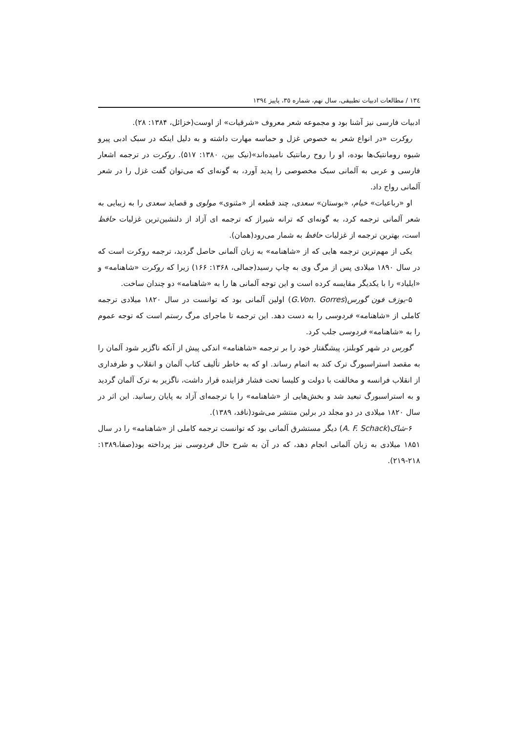١٣٤ / مطالعات ادبیات تطبیقی، سال نهم، شماره ٣٥، پاییز ١٣٩٤
ادبیات فارسی نیز آشنا بود و مجموعه شعر معروف «شرقیات» از اوست(خزائل، ۱۳۸۴: ۲۸).
روکرت «در انواع شعر به خصوص غزل و حماسه مهارت داشته و به دلیل اینکه در سبک ادبی پیرو شیوه رومانتیک‌ها بوده، او را روح رمانتیک نامیده‌اند»(نیک بین، ۱۳۸۰: ۵۱۷). روکرت در ترجمه اشعار فارسی و عربی به آلمانی سبک مخصوصی را پدید آورد، به گونه‌ای که می‌توان گفت غزل را در شعر آلمانی رواج داد.
او «رباعیات» خیام، «بوستان» سعدی، چند قطعه از «مثنوی» مولوی و قصاید سعدی را به زیبایی به شعر آلمانی ترجمه کرد، به گونه‌ای که ترانه شیراز که ترجمه ای آزاد از دلنشین‌ترین غزلیات حافظ است، بهترین ترجمه از غزلیات حافظ به شمار می‌رود(همان).
یکی از مهم‌ترین ترجمه هایی که از «شاهنامه» به زبان آلمانی حاصل گردید، ترجمه روکرت است که در سال ۱۸۹۰ میلادی پس از مرگ وی به چاپ رسید(جمالی، ۱۳۶۸: ۱۶۶) زیرا که روکرت «شاهنامه» و «ایلیاد» را با یکدیگر مقایسه کرده است و این توجه آلمانی ها را به «شاهنامه» دو چندان ساخت.
۵-یوزف فون گورس(G.Von. Gorres) اولین آلمانی بود که توانست در سال ۱۸۲۰ میلادی ترجمه کاملی از «شاهنامه» فردوسی را به دست دهد. این ترجمه تا ماجرای مرگ رستم است که توجه عموم را به «شاهنامه» فردوسی جلب کرد.
گورس در شهر کوبلنز، پیشگفتار خود را بر ترجمه «شاهنامه» اندکی پیش از آنکه ناگزیر شود آلمان را به مقصد استراسبورگ ترک کند به اتمام رساند. او که به خاطر تألیف کتاب آلمان و انقلاب و طرفداری از انقلاب فرانسه و مخالفت با دولت و کلیسا تحت فشار فزاینده قرار داشت، ناگزیر به ترک آلمان گردید و به استراسبورگ تبعید شد و بخش‌هایی از «شاهنامه» را با ترجمه‌ای آزاد به پایان رسانید. این اثر در سال ۱۸۲۰ میلادی در دو مجلد در برلین منتشر می‌شود(ناقد، ۱۳۸۹).
۶-شاک(A. F. Schack) دیگر مستشرق آلمانی بود که توانست ترجمه کاملی از «شاهنامه» را در سال ۱۸۵۱ میلادی به زبان آلمانی انجام دهد، که در آن به شرح حال فردوسی نیز پرداخته بود(صفا،۱۳۸۹: ۲۱۸-۲۱۹).